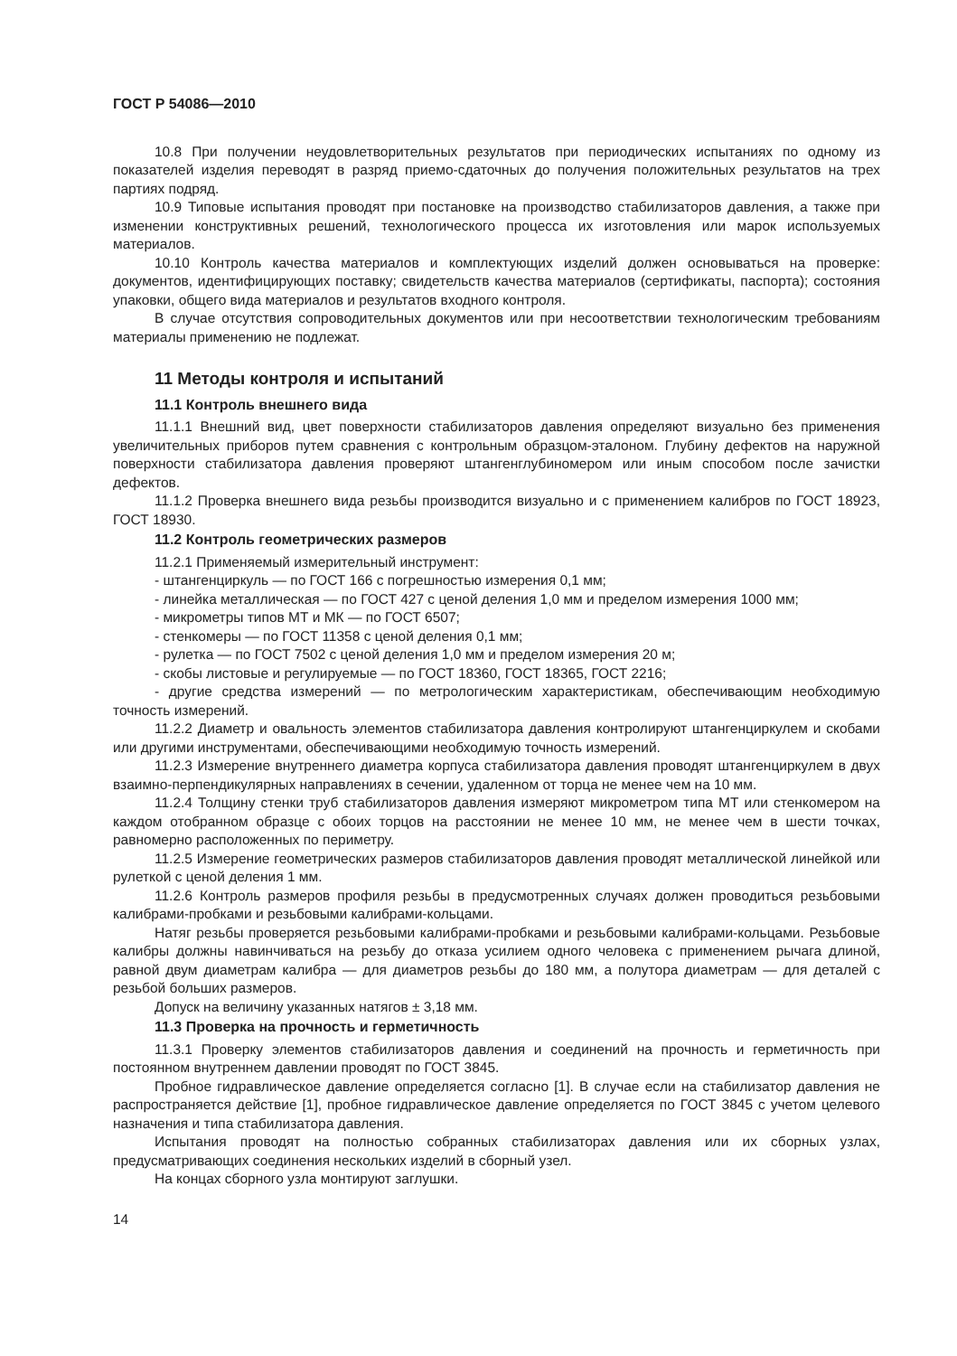ГОСТ Р 54086—2010
10.8 При получении неудовлетворительных результатов при периодических испытаниях по одному из показателей изделия переводят в разряд приемо-сдаточных до получения положительных результатов на трех партиях подряд.
10.9 Типовые испытания проводят при постановке на производство стабилизаторов давления, а также при изменении конструктивных решений, технологического процесса их изготовления или марок используемых материалов.
10.10 Контроль качества материалов и комплектующих изделий должен основываться на проверке: документов, идентифицирующих поставку; свидетельств качества материалов (сертификаты, паспорта); состояния упаковки, общего вида материалов и результатов входного контроля.
В случае отсутствия сопроводительных документов или при несоответствии технологическим требованиям материалы применению не подлежат.
11 Методы контроля и испытаний
11.1 Контроль внешнего вида
11.1.1 Внешний вид, цвет поверхности стабилизаторов давления определяют визуально без применения увеличительных приборов путем сравнения с контрольным образцом-эталоном. Глубину дефектов на наружной поверхности стабилизатора давления проверяют штангенглубиномером или иным способом после зачистки дефектов.
11.1.2 Проверка внешнего вида резьбы производится визуально и с применением калибров по ГОСТ 18923, ГОСТ 18930.
11.2 Контроль геометрических размеров
11.2.1 Применяемый измерительный инструмент:
- штангенциркуль — по ГОСТ 166 с погрешностью измерения 0,1 мм;
- линейка металлическая — по ГОСТ 427 с ценой деления 1,0 мм и пределом измерения 1000 мм;
- микрометры типов МТ и МК — по ГОСТ 6507;
- стенкомеры — по ГОСТ 11358 с ценой деления 0,1 мм;
- рулетка — по ГОСТ 7502 с ценой деления 1,0 мм и пределом измерения 20 м;
- скобы листовые и регулируемые — по ГОСТ 18360, ГОСТ 18365, ГОСТ 2216;
- другие средства измерений — по метрологическим характеристикам, обеспечивающим необходимую точность измерений.
11.2.2 Диаметр и овальность элементов стабилизатора давления контролируют штангенциркулем и скобами или другими инструментами, обеспечивающими необходимую точность измерений.
11.2.3 Измерение внутреннего диаметра корпуса стабилизатора давления проводят штангенциркулем в двух взаимно-перпендикулярных направлениях в сечении, удаленном от торца не менее чем на 10 мм.
11.2.4 Толщину стенки труб стабилизаторов давления измеряют микрометром типа МТ или стенкомером на каждом отобранном образце с обоих торцов на расстоянии не менее 10 мм, не менее чем в шести точках, равномерно расположенных по периметру.
11.2.5 Измерение геометрических размеров стабилизаторов давления проводят металлической линейкой или рулеткой с ценой деления 1 мм.
11.2.6 Контроль размеров профиля резьбы в предусмотренных случаях должен проводиться резьбовыми калибрами-пробками и резьбовыми калибрами-кольцами.
Натяг резьбы проверяется резьбовыми калибрами-пробками и резьбовыми калибрами-кольцами. Резьбовые калибры должны навинчиваться на резьбу до отказа усилием одного человека с применением рычага длиной, равной двум диаметрам калибра — для диаметров резьбы до 180 мм, а полутора диаметрам — для деталей с резьбой больших размеров.
Допуск на величину указанных натягов ± 3,18 мм.
11.3 Проверка на прочность и герметичность
11.3.1 Проверку элементов стабилизаторов давления и соединений на прочность и герметичность при постоянном внутреннем давлении проводят по ГОСТ 3845.
Пробное гидравлическое давление определяется согласно [1]. В случае если на стабилизатор давления не распространяется действие [1], пробное гидравлическое давление определяется по ГОСТ 3845 с учетом целевого назначения и типа стабилизатора давления.
Испытания проводят на полностью собранных стабилизаторах давления или их сборных узлах, предусматривающих соединения нескольких изделий в сборный узел.
На концах сборного узла монтируют заглушки.
14